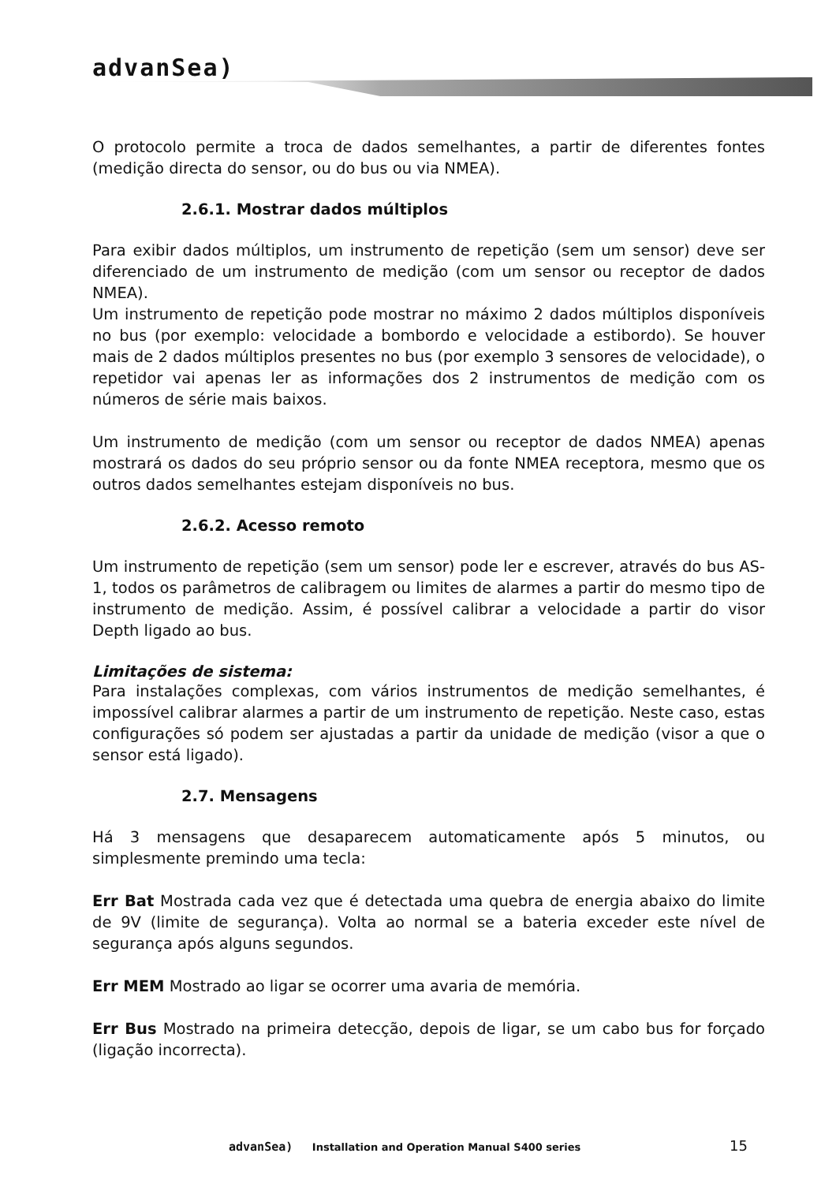advanSea)
O protocolo permite a troca de dados semelhantes, a partir de diferentes fontes (medição directa do sensor, ou do bus ou via NMEA).
2.6.1. Mostrar dados múltiplos
Para exibir dados múltiplos, um instrumento de repetição (sem um sensor) deve ser diferenciado de um instrumento de medição (com um sensor ou receptor de dados NMEA).
Um instrumento de repetição pode mostrar no máximo 2 dados múltiplos disponíveis no bus (por exemplo: velocidade a bombordo e velocidade a estibordo). Se houver mais de 2 dados múltiplos presentes no bus (por exemplo 3 sensores de velocidade), o repetidor vai apenas ler as informações dos 2 instrumentos de medição com os números de série mais baixos.
Um instrumento de medição (com um sensor ou receptor de dados NMEA) apenas mostrará os dados do seu próprio sensor ou da fonte NMEA receptora, mesmo que os outros dados semelhantes estejam disponíveis no bus.
2.6.2. Acesso remoto
Um instrumento de repetição (sem um sensor) pode ler e escrever, através do bus AS-1, todos os parâmetros de calibragem ou limites de alarmes a partir do mesmo tipo de instrumento de medição. Assim, é possível calibrar a velocidade a partir do visor Depth ligado ao bus.
Limitações de sistema:
Para instalações complexas, com vários instrumentos de medição semelhantes, é impossível calibrar alarmes a partir de um instrumento de repetição. Neste caso, estas configurações só podem ser ajustadas a partir da unidade de medição (visor a que o sensor está ligado).
2.7. Mensagens
Há 3 mensagens que desaparecem automaticamente após 5 minutos, ou simplesmente premindo uma tecla:
Err Bat Mostrada cada vez que é detectada uma quebra de energia abaixo do limite de 9V (limite de segurança). Volta ao normal se a bateria exceder este nível de segurança após alguns segundos.
Err MEM Mostrado ao ligar se ocorrer uma avaria de memória.
Err Bus Mostrado na primeira detecção, depois de ligar, se um cabo bus for forçado (ligação incorrecta).
advanSea) Installation and Operation Manual S400 series
15